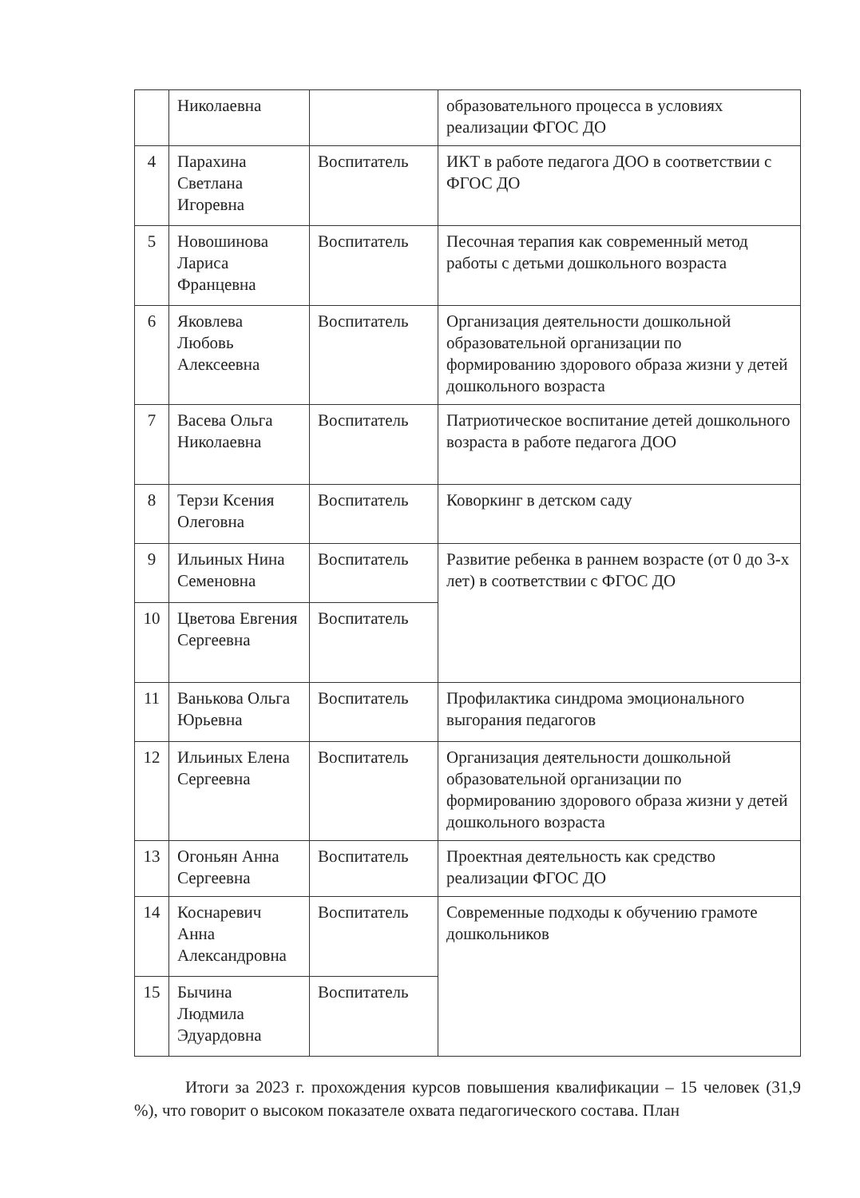| | Николаевна | | образовательного процесса в условиях реализации ФГОС ДО |
| 4 | Парахина Светлана Игоревна | Воспитатель | ИКТ в работе педагога ДОО в соответствии с ФГОС ДО |
| 5 | Новошинова Лариса Францевна | Воспитатель | Песочная терапия как современный метод работы с детьми дошкольного возраста |
| 6 | Яковлева Любовь Алексеевна | Воспитатель | Организация деятельности дошкольной образовательной организации по формированию здорового образа жизни у детей дошкольного возраста |
| 7 | Васева Ольга Николаевна | Воспитатель | Патриотическое воспитание детей дошкольного возраста в работе педагога ДОО |
| 8 | Терзи Ксения Олеговна | Воспитатель | Коворкинг в детском саду |
| 9 | Ильиных Нина Семеновна | Воспитатель | Развитие ребенка в раннем возрасте (от 0 до 3-х лет) в соответствии с ФГОС ДО |
| 10 | Цветова Евгения Сергеевна | Воспитатель | |
| 11 | Ванькова Ольга Юрьевна | Воспитатель | Профилактика синдрома эмоционального выгорания педагогов |
| 12 | Ильиных Елена Сергеевна | Воспитатель | Организация деятельности дошкольной образовательной организации по формированию здорового образа жизни у детей дошкольного возраста |
| 13 | Огоньян Анна Сергеевна | Воспитатель | Проектная деятельность как средство реализации ФГОС ДО |
| 14 | Коснаревич Анна Александровна | Воспитатель | Современные подходы к обучению грамоте дошкольников |
| 15 | Бычина Людмила Эдуардовна | Воспитатель | |
Итоги за 2023 г. прохождения курсов повышения квалификации – 15 человек (31,9 %), что говорит о высоком показателе охвата педагогического состава. План